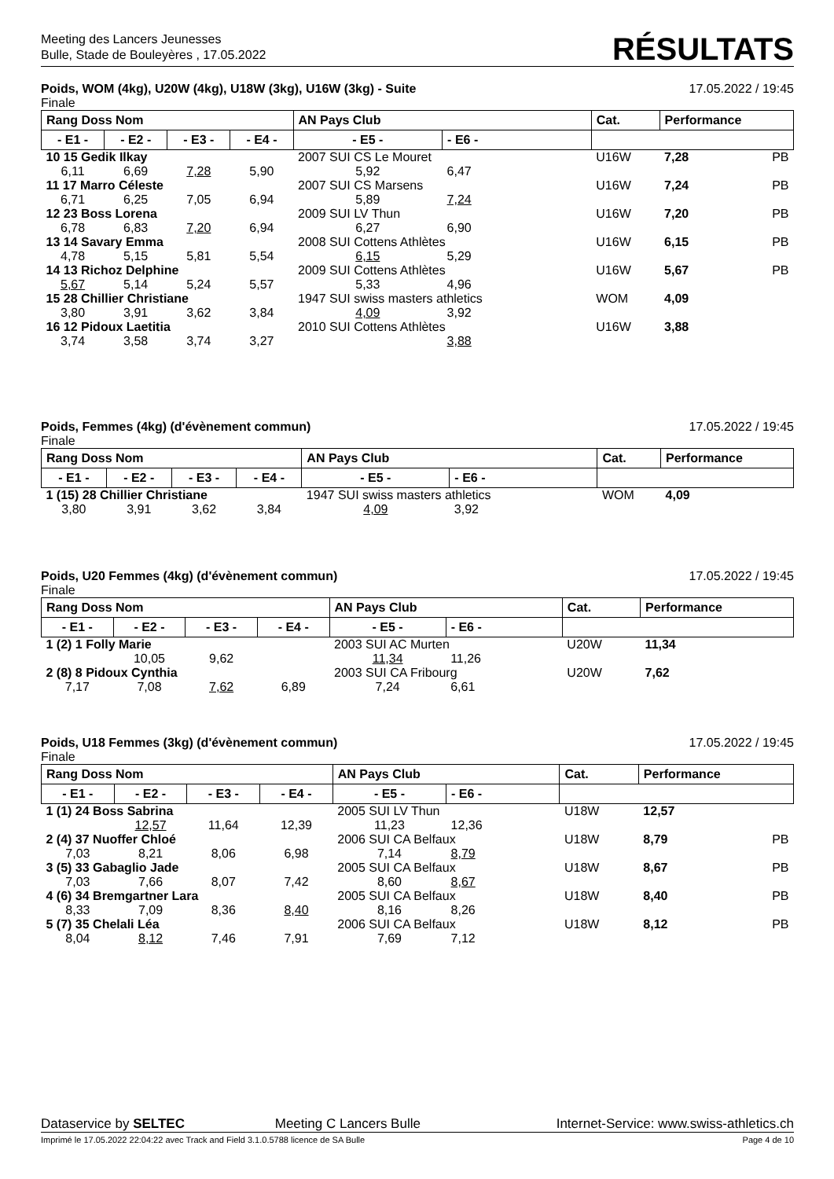Meeting des Lancers Jeunesses
Bulle, Stade de Bouleyères , 17.05.2022
RÉSULTATS
Poids, WOM (4kg), U20W (4kg), U18W (3kg), U16W (3kg) - Suite 17.05.2022 / 19:45
Finale
| Rang Doss Nom | | | | AN Pays Club | | Cat. | Performance | |
| --- | --- | --- | --- | --- | --- | --- | --- | --- |
| - E1 - | - E2 - | - E3 - | - E4 - | - E5 - | - E6 - | | | |
| 10 15 Gedik Ilkay | | | | 2007 SUI CS Le Mouret | | U16W | 7,28 | PB |
| 6,11 | 6,69 | 7,28 | 5,90 | 5,92 | 6,47 | | | |
| 11 17 Marro Céleste | | | | 2007 SUI CS Marsens | | U16W | 7,24 | PB |
| 6,71 | 6,25 | 7,05 | 6,94 | 5,89 | 7,24 | | | |
| 12 23 Boss Lorena | | | | 2009 SUI LV Thun | | U16W | 7,20 | PB |
| 6,78 | 6,83 | 7,20 | 6,94 | 6,27 | 6,90 | | | |
| 13 14 Savary Emma | | | | 2008 SUI Cottens Athlètes | | U16W | 6,15 | PB |
| 4,78 | 5,15 | 5,81 | 5,54 | 6,15 | 5,29 | | | |
| 14 13 Richoz Delphine | | | | 2009 SUI Cottens Athlètes | | U16W | 5,67 | PB |
| 5,67 | 5,14 | 5,24 | 5,57 | 5,33 | 4,96 | | | |
| 15 28 Chillier Christiane | | | | 1947 SUI swiss masters athletics | | WOM | 4,09 | |
| 3,80 | 3,91 | 3,62 | 3,84 | 4,09 | 3,92 | | | |
| 16 12 Pidoux Laetitia | | | | 2010 SUI Cottens Athlètes | | U16W | 3,88 | |
| 3,74 | 3,58 | 3,74 | 3,27 | | 3,88 | | | |
Poids, Femmes (4kg) (d'évènement commun) 17.05.2022 / 19:45
Finale
| Rang Doss Nom | | | | AN Pays Club | | Cat. | Performance | |
| --- | --- | --- | --- | --- | --- | --- | --- | --- |
| - E1 - | - E2 - | - E3 - | - E4 - | - E5 - | - E6 - | | | |
| 1 (15) 28 Chillier Christiane | | | | 1947 SUI swiss masters athletics | | WOM | 4,09 | |
| 3,80 | 3,91 | 3,62 | 3,84 | 4,09 | 3,92 | | | |
Poids, U20 Femmes (4kg) (d'évènement commun) 17.05.2022 / 19:45
Finale
| Rang Doss Nom | | | | AN Pays Club | | Cat. | Performance | |
| --- | --- | --- | --- | --- | --- | --- | --- | --- |
| - E1 - | - E2 - | - E3 - | - E4 - | - E5 - | - E6 - | | | |
| 1 (2) 1 Folly Marie | | | | 2003 SUI AC Murten | | U20W | 11,34 | |
| | 10,05 | 9,62 | | 11,34 | 11,26 | | | |
| 2 (8) 8 Pidoux Cynthia | | | | 2003 SUI CA Fribourg | | U20W | 7,62 | |
| 7,17 | 7,08 | 7,62 | 6,89 | 7,24 | 6,61 | | | |
Poids, U18 Femmes (3kg) (d'évènement commun) 17.05.2022 / 19:45
Finale
| Rang Doss Nom | | | | AN Pays Club | | Cat. | Performance | |
| --- | --- | --- | --- | --- | --- | --- | --- | --- |
| - E1 - | - E2 - | - E3 - | - E4 - | - E5 - | - E6 - | | | |
| 1 (1) 24 Boss Sabrina | | | | 2005 SUI LV Thun | | U18W | 12,57 | |
| | 12,57 | 11,64 | 12,39 | 11,23 | 12,36 | | | |
| 2 (4) 37 Nuoffer Chloé | | | | 2006 SUI CA Belfaux | | U18W | 8,79 | PB |
| 7,03 | 8,21 | 8,06 | 6,98 | 7,14 | 8,79 | | | |
| 3 (5) 33 Gabaglio Jade | | | | 2005 SUI CA Belfaux | | U18W | 8,67 | PB |
| 7,03 | 7,66 | 8,07 | 7,42 | 8,60 | 8,67 | | | |
| 4 (6) 34 Bremgartner Lara | | | | 2005 SUI CA Belfaux | | U18W | 8,40 | PB |
| 8,33 | 7,09 | 8,36 | 8,40 | 8,16 | 8,26 | | | |
| 5 (7) 35 Chelali Léa | | | | 2006 SUI CA Belfaux | | U18W | 8,12 | PB |
| 8,04 | 8,12 | 7,46 | 7,91 | 7,69 | 7,12 | | | |
Dataservice by SELTEC Meeting C Lancers Bulle Internet-Service: www.swiss-athletics.ch
Imprimé le 17.05.2022 22:04:22 avec Track and Field 3.1.0.5788 licence de SA Bulle Page 4 de 10